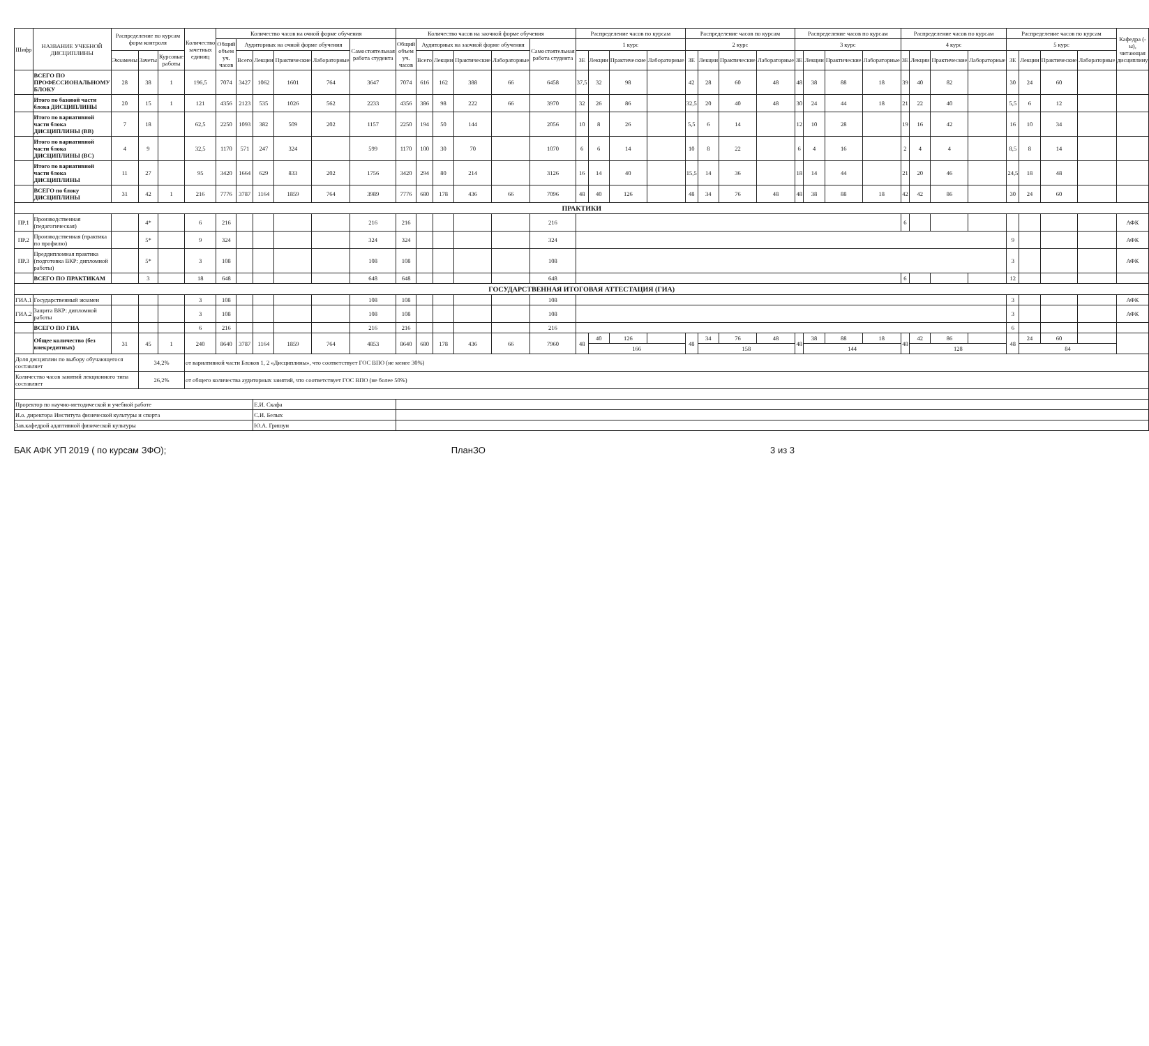| Шифр | НАЗВАНИЕ УЧЕБНОЙ ДИСЦИПЛИНЫ | Распределение по курсам форм контроля | | | Количество зачетных единиц | Количество часов на очной форме обучения | | | | | | Количество часов на заочной форме обучения | | | | | | Распределение часов по курсам | | | | Распределение часов по курсам | | | | Распределение часов по курсам | | | | Распределение часов по курсам | | | | Распределение часов по курсам | | | | Кафедра (-ы), читающая дисциплину |
| --- | --- | --- | --- | --- | --- | --- | --- | --- | --- | --- | --- | --- | --- | --- | --- | --- | --- | --- | --- | --- | --- | --- | --- | --- | --- | --- | --- | --- | --- | --- | --- | --- | --- | --- | --- | --- | --- | --- |
| | | | | | | Общий объем уч. часов | Аудиторных на очной форме обучения | | | | Самостоятельная работа студента | Общий объем уч. часов | Аудиторных на заочной форме обучения | | | | Самостоятельная работа студента | 1 курс | | | | 2 курс | | | | 3 курс | | | | 4 курс | | | | 5 курс | | | | |
| | | Экзамены | Зачеты | Курсовые работы | | | Всего | Лекции | Практические | Лабораторные | | | Всего | Лекции | Практические | Лабораторные | | ЗЕ | Лекции | Практические | Лабораторные | ЗЕ | Лекции | Практические | Лабораторные | ЗЕ | Лекции | Практические | Лабораторные | ЗЕ | Лекции | Практические | Лабораторные | ЗЕ | Лекции | Практические | Лабораторные | |
| | ВСЕГО ПО ПРОФЕССИОНАЛЬНОМУ БЛОКУ | 28 | 38 | 1 | 196,5 | 7074 | 3427 | 1062 | 1601 | 764 | 3647 | 7074 | 616 | 162 | 388 | 66 | 6458 | 37,5 | 32 | 98 | | 42 | 28 | 60 | 48 | 48 | 38 | 88 | 18 | 39 | 40 | 82 | | 30 | 24 | 60 | | |
| | Итого по базовой части блока ДИСЦИПЛИНЫ | 20 | 15 | 1 | 121 | 4356 | 2123 | 535 | 1026 | 562 | 2233 | 4356 | 386 | 98 | 222 | 66 | 3970 | 32 | 26 | 86 | | 32,5 | 20 | 40 | 48 | 30 | 24 | 44 | 18 | 21 | 22 | 40 | | 5,5 | 6 | 12 | | |
| | Итого по вариативной части блока ДИСЦИПЛИНЫ (ВВ) | 7 | 18 | | 62,5 | 2250 | 1093 | 382 | 509 | 202 | 1157 | 2250 | 194 | 50 | 144 | | 2056 | 10 | 8 | 26 | | 5,5 | 6 | 14 | | 12 | 10 | 28 | | 19 | 16 | 42 | | 16 | 10 | 34 | | |
| | Итого по вариативной части блока ДИСЦИПЛИНЫ (ВС) | 4 | 9 | | 32,5 | 1170 | 571 | 247 | 324 | | 599 | 1170 | 100 | 30 | 70 | | 1070 | 6 | 6 | 14 | | 10 | 8 | 22 | | 6 | 4 | 16 | | 2 | 4 | 4 | | 8,5 | 8 | 14 | | |
| | Итого по вариативной части блока ДИСЦИПЛИНЫ | 11 | 27 | | 95 | 3420 | 1664 | 629 | 833 | 202 | 1756 | 3420 | 294 | 80 | 214 | | 3126 | 16 | 14 | 40 | | 15,5 | 14 | 36 | | 18 | 14 | 44 | | 21 | 20 | 46 | | 24,5 | 18 | 48 | | |
| | ВСЕГО по блоку ДИСЦИПЛИНЫ | 31 | 42 | 1 | 216 | 7776 | 3787 | 1164 | 1859 | 764 | 3989 | 7776 | 680 | 178 | 436 | 66 | 7096 | 48 | 40 | 126 | | 48 | 34 | 76 | 48 | 48 | 38 | 88 | 18 | 42 | 42 | 86 | | 30 | 24 | 60 | | |
| ПРАКТИКИ | | | | | | | | | | | | | | | | | | | | | | | | | | | | | | | | | | | | | | |
| ПР.1 | Производственная (педагогическая) | | 4* | | 6 | 216 | | | | | 216 | 216 | | | | | 216 | | | | | | | | | | | | | 6 | | | | | | | | АФК |
| ПР.2 | Производственная (практика по профилю) | | 5* | | 9 | 324 | | | | | 324 | 324 | | | | | 324 | | | | | | | | | | | | | | | | | 9 | | | | АФК |
| ПР.3 | Преддипломная практика (подготовка ВКР: дипломной работы) | | 5* | | 3 | 108 | | | | | 108 | 108 | | | | | 108 | | | | | | | | | | | | | | | | | 3 | | | | АФК |
| | ВСЕГО ПО ПРАКТИКАМ | | 3 | | 18 | 648 | | | | | 648 | 648 | | | | | 648 | | | | | | | | | | | | | 6 | | | | 12 | | | | |
| ГОСУДАРСТВЕННАЯ ИТОГОВАЯ АТТЕСТАЦИЯ (ГИА) | | | | | | | | | | | | | | | | | | | | | | | | | | | | | | | | | | | | | | |
| ГИА.1 | Государственный экзамен | | | | 3 | 108 | | | | | 108 | 108 | | | | | 108 | | | | | | | | | | | | | | | | | 3 | | | | АФК |
| ГИА.2 | Защита ВКР: дипломной работы | | | | 3 | 108 | | | | | 108 | 108 | | | | | 108 | | | | | | | | | | | | | | | | | 3 | | | | АФК |
| | ВСЕГО ПО ГИА | | | | 6 | 216 | | | | | 216 | 216 | | | | | 216 | | | | | | | | | | | | | | | | | 6 | | | | |
| | Общее количество (без внекредитных) | 31 | 45 | 1 | 240 | 8640 | 3787 | 1164 | 1859 | 764 | 4853 | 8640 | 680 | 178 | 436 | 66 | 7960 | 48 | 40 | 126 | | 48 | 34 | 76 | 48 | 48 | 38 | 88 | 18 | 48 | 42 | 86 | | 48 | 24 | 60 | | |
| | | | | | | | | | | | | | | | | | | | 166 | | | | 158 | | | | 144 | | | | 128 | | | | 84 | | | |
| Доля дисциплин по выбору обучающегося составляет | | | 34,2% | | от вариативной части Блоков 1, 2 «Дисциплины», что соответствует ГОС ВПО (не менее 30%) | | | | | | | | | | | | | | | | | | | | | | | | | | | | | | | | | |
| Количество часов занятий лекционного типа составляет | | | 26,2% | | от общего количества аудиторных занятий, что соответствует ГОС ВПО (не более 50%) | | | | | | | | | | | | | | | | | | | | | | | | | | | | | | | | | |
| Проректор по научно-методической и учебной работе | | | | | | | | Е.И. Скафа | | | | | | | | | | | | | | | | | | | | | | | | | | | | | | |
| И.о. директора Института физической культуры и спорта | | | | | | | | С.И. Белых | | | | | | | | | | | | | | | | | | | | | | | | | | | | | | |
| Зав.кафедрой адаптивной физической культуры | | | | | | | | Ю.А. Гришун | | | | | | | | | | | | | | | | | | | | | | | | | | | | | | |
БАК АФК УП 2019 ( по курсам ЗФО); ПланЗО 3 из 3